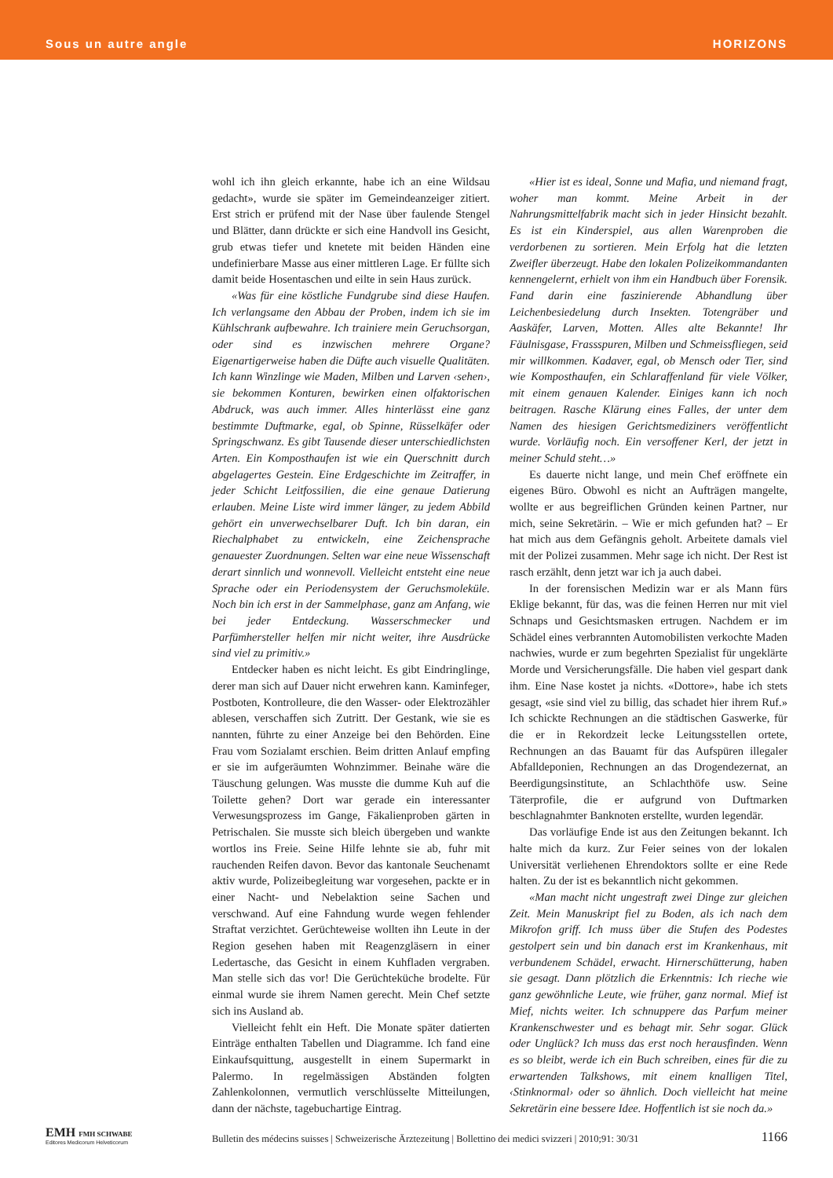Sous un autre angle HORIZONS
wohl ich ihn gleich erkannte, habe ich an eine Wildsau gedacht», wurde sie später im Gemeindeanzeiger zitiert. Erst strich er prüfend mit der Nase über faulende Stengel und Blätter, dann drückte er sich eine Handvoll ins Gesicht, grub etwas tiefer und knetete mit beiden Händen eine undefinierbare Masse aus einer mittleren Lage. Er füllte sich damit beide Hosentaschen und eilte in sein Haus zurück.
«Was für eine köstliche Fundgrube sind diese Haufen. Ich verlangsame den Abbau der Proben, indem ich sie im Kühlschrank aufbewahre. Ich trainiere mein Geruchsorgan, oder sind es inzwischen mehrere Organe? Eigenartigerweise haben die Düfte auch visuelle Qualitäten. Ich kann Winzlinge wie Maden, Milben und Larven ‹sehen›, sie bekommen Konturen, bewirken einen olfaktorischen Abdruck, was auch immer. Alles hinterlässt eine ganz bestimmte Duftmarke, egal, ob Spinne, Rüsselkäfer oder Springschwanz. Es gibt Tausende dieser unterschiedlichsten Arten. Ein Komposthaufen ist wie ein Querschnitt durch abgelagertes Gestein. Eine Erdgeschichte im Zeitraffer, in jeder Schicht Leitfossilien, die eine genaue Datierung erlauben. Meine Liste wird immer länger, zu jedem Abbild gehört ein unverwechselbarer Duft. Ich bin daran, ein Riechalphabet zu entwickeln, eine Zeichensprache genauester Zuordnungen. Selten war eine neue Wissenschaft derart sinnlich und wonnevoll. Vielleicht entsteht eine neue Sprache oder ein Periodensystem der Geruchsmoleküle. Noch bin ich erst in der Sammelphase, ganz am Anfang, wie bei jeder Entdeckung. Wasserschmecker und Parfümhersteller helfen mir nicht weiter, ihre Ausdrücke sind viel zu primitiv.»
Entdecker haben es nicht leicht. Es gibt Eindringlinge, derer man sich auf Dauer nicht erwehren kann. Kaminfeger, Postboten, Kontrolleure, die den Wasser- oder Elektrozähler ablesen, verschaffen sich Zutritt. Der Gestank, wie sie es nannten, führte zu einer Anzeige bei den Behörden. Eine Frau vom Sozialamt erschien. Beim dritten Anlauf empfing er sie im aufgeräumten Wohnzimmer. Beinahe wäre die Täuschung gelungen. Was musste die dumme Kuh auf die Toilette gehen? Dort war gerade ein interessanter Verwesungsprozess im Gange, Fäkalienproben gärten in Petrischalen. Sie musste sich bleich übergeben und wankte wortlos ins Freie. Seine Hilfe lehnte sie ab, fuhr mit rauchenden Reifen davon. Bevor das kantonale Seuchenamt aktiv wurde, Polizeibegleitung war vorgesehen, packte er in einer Nacht- und Nebelaktion seine Sachen und verschwand. Auf eine Fahndung wurde wegen fehlender Straftat verzichtet. Gerüchteweise wollten ihn Leute in der Region gesehen haben mit Reagenzgläsern in einer Ledertasche, das Gesicht in einem Kuhfladen vergraben. Man stelle sich das vor! Die Gerüchteküche brodelte. Für einmal wurde sie ihrem Namen gerecht. Mein Chef setzte sich ins Ausland ab.
Vielleicht fehlt ein Heft. Die Monate später datierten Einträge enthalten Tabellen und Diagramme. Ich fand eine Einkaufsquittung, ausgestellt in einem Supermarkt in Palermo. In regelmässigen Abständen folgten Zahlenkolonnen, vermutlich verschlüsselte Mitteilungen, dann der nächste, tagebuchartige Eintrag.
«Hier ist es ideal, Sonne und Mafia, und niemand fragt, woher man kommt. Meine Arbeit in der Nahrungsmittelfabrik macht sich in jeder Hinsicht bezahlt. Es ist ein Kinderspiel, aus allen Warenproben die verdorbenen zu sortieren. Mein Erfolg hat die letzten Zweifler überzeugt. Habe den lokalen Polizeikommandanten kennengelernt, erhielt von ihm ein Handbuch über Forensik. Fand darin eine faszinierende Abhandlung über Leichenbesiedelung durch Insekten. Totengräber und Aaskäfer, Larven, Motten. Alles alte Bekannte! Ihr Fäulnisgase, Frassspuren, Milben und Schmeissfliegen, seid mir willkommen. Kadaver, egal, ob Mensch oder Tier, sind wie Komposthaufen, ein Schlaraffenland für viele Völker, mit einem genauen Kalender. Einiges kann ich noch beitragen. Rasche Klärung eines Falles, der unter dem Namen des hiesigen Gerichtsmediziners veröffentlicht wurde. Vorläufig noch. Ein versoffener Kerl, der jetzt in meiner Schuld steht…»
Es dauerte nicht lange, und mein Chef eröffnete ein eigenes Büro. Obwohl es nicht an Aufträgen mangelte, wollte er aus begreiflichen Gründen keinen Partner, nur mich, seine Sekretärin. – Wie er mich gefunden hat? – Er hat mich aus dem Gefängnis geholt. Arbeitete damals viel mit der Polizei zusammen. Mehr sage ich nicht. Der Rest ist rasch erzählt, denn jetzt war ich ja auch dabei.
In der forensischen Medizin war er als Mann fürs Eklige bekannt, für das, was die feinen Herren nur mit viel Schnaps und Gesichtsmasken ertrugen. Nachdem er im Schädel eines verbrannten Automobilisten verkochte Maden nachwies, wurde er zum begehrten Spezialist für ungeklärte Morde und Versicherungsfälle. Die haben viel gespart dank ihm. Eine Nase kostet ja nichts. «Dottore», habe ich stets gesagt, «sie sind viel zu billig, das schadet hier ihrem Ruf.» Ich schickte Rechnungen an die städtischen Gaswerke, für die er in Rekordzeit lecke Leitungsstellen ortete, Rechnungen an das Bauamt für das Aufspüren illegaler Abfalldeponien, Rechnungen an das Drogendezernat, an Beerdigungsinstitute, an Schlachthöfe usw. Seine Täterprofile, die er aufgrund von Duftmarken beschlagnahmter Banknoten erstellte, wurden legendär.
Das vorläufige Ende ist aus den Zeitungen bekannt. Ich halte mich da kurz. Zur Feier seines von der lokalen Universität verliehenen Ehrendoktors sollte er eine Rede halten. Zu der ist es bekanntlich nicht gekommen.
«Man macht nicht ungestraft zwei Dinge zur gleichen Zeit. Mein Manuskript fiel zu Boden, als ich nach dem Mikrofon griff. Ich muss über die Stufen des Podestes gestolpert sein und bin danach erst im Krankenhaus, mit verbundenem Schädel, erwacht. Hirnerschütterung, haben sie gesagt. Dann plötzlich die Erkenntnis: Ich rieche wie ganz gewöhnliche Leute, wie früher, ganz normal. Mief ist Mief, nichts weiter. Ich schnuppere das Parfum meiner Krankenschwester und es behagt mir. Sehr sogar. Glück oder Unglück? Ich muss das erst noch herausfinden. Wenn es so bleibt, werde ich ein Buch schreiben, eines für die zu erwartenden Talkshows, mit einem knalligen Titel, ‹Stinknormal› oder so ähnlich. Doch vielleicht hat meine Sekretärin eine bessere Idee. Hoffentlich ist sie noch da.»
EMH FMH SCHWABE
Editores Medicorum Helveticorum
Bulletin des médecins suisses | Schweizerische Ärztezeitung | Bollettino dei medici svizzeri | 2010;91: 30/31 1166